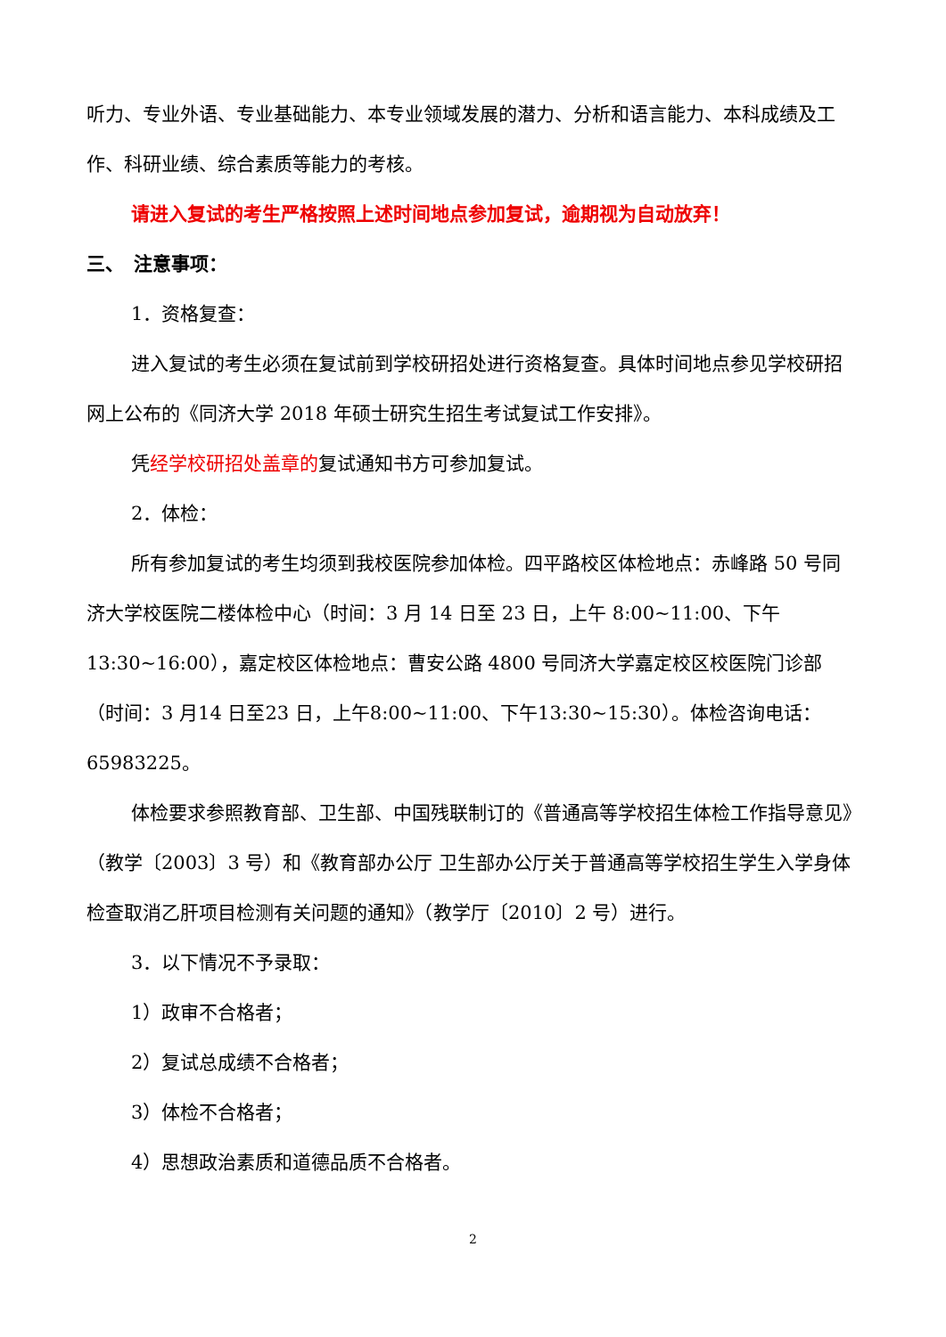听力、专业外语、专业基础能力、本专业领域发展的潜力、分析和语言能力、本科成绩及工作、科研业绩、综合素质等能力的考核。
请进入复试的考生严格按照上述时间地点参加复试，逾期视为自动放弃！
三、　注意事项：
1．资格复查：
进入复试的考生必须在复试前到学校研招处进行资格复查。具体时间地点参见学校研招网上公布的《同济大学 2018 年硕士研究生招生考试复试工作安排》。
凭经学校研招处盖章的复试通知书方可参加复试。
2．体检：
所有参加复试的考生均须到我校医院参加体检。四平路校区体检地点：赤峰路 50 号同济大学校医院二楼体检中心（时间：3 月 14 日至 23 日，上午 8:00~11:00、下午13:30~16:00），嘉定校区体检地点：曹安公路 4800 号同济大学嘉定校区校医院门诊部（时间：3 月14 日至23 日，上午8:00~11:00、下午13:30~15:30）。体检咨询电话：65983225。
体检要求参照教育部、卫生部、中国残联制订的《普通高等学校招生体检工作指导意见》（教学〔2003〕3 号）和《教育部办公厅 卫生部办公厅关于普通高等学校招生学生入学身体检查取消乙肝项目检测有关问题的通知》（教学厅〔2010〕2 号）进行。
3．以下情况不予录取：
1）政审不合格者；
2）复试总成绩不合格者；
3）体检不合格者；
4）思想政治素质和道德品质不合格者。
2